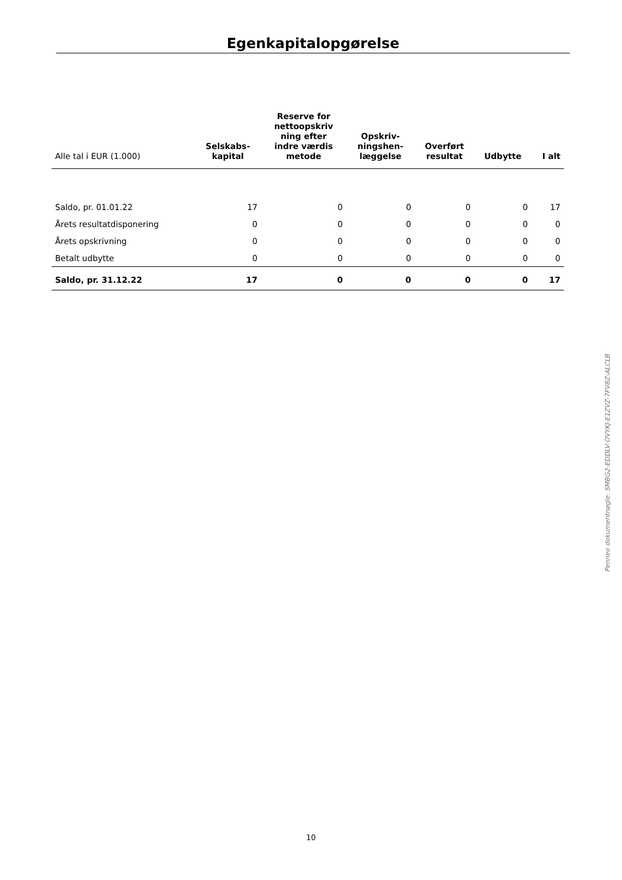Egenkapitalopgørelse
| Alle tal i EUR (1.000) | Selskabs- kapital | Reserve for nettoopskriv ning efter indre værdis metode | Opskriv- ningshen- læggelse | Overført resultat | Udbytte | I alt |
| --- | --- | --- | --- | --- | --- | --- |
| Saldo, pr. 01.01.22 | 17 | 0 | 0 | 0 | 0 | 17 |
| Årets resultatdisponering | 0 | 0 | 0 | 0 | 0 | 0 |
| Årets opskrivning | 0 | 0 | 0 | 0 | 0 | 0 |
| Betalt udbytte | 0 | 0 | 0 | 0 | 0 | 0 |
| Saldo, pr. 31.12.22 | 17 | 0 | 0 | 0 | 0 | 17 |
Penneo dokumentnøgle: SMBG2-EDDLV-OVYKJ-E1ZVZ-7FV8Z-ALCLB
10